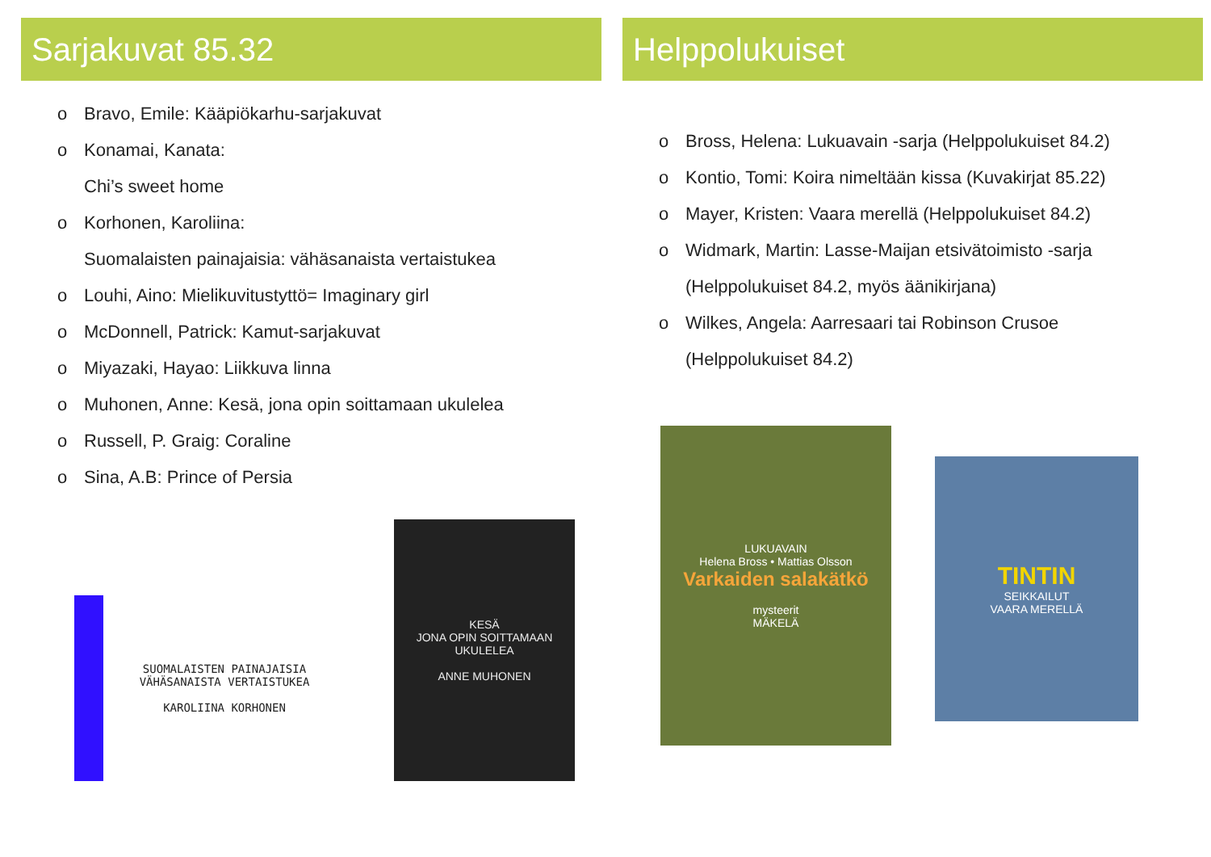Sarjakuvat 85.32
o Bravo, Emile: Kääpiökarhu-sarjakuvat
o Konamai, Kanata:
Chi’s sweet home
o Korhonen, Karoliina:
Suomalaisten painajaisia: vähäsanaista vertaistukea
o Louhi, Aino: Mielikuvitustyttö= Imaginary girl
o McDonnell, Patrick: Kamut-sarjakuvat
o Miyazaki, Hayao: Liikkuva linna
o Muhonen, Anne: Kesä, jona opin soittamaan ukulelea
o Russell, P. Graig: Coraline
o Sina, A.B: Prince of Persia
SUOMALAISTEN PAINAJAISIA
VÄHÄSANAISTA VERTAISTUKEA
KAROLIINA KORHONEN
KESÄ
JONA OPIN SOITTAMAAN
UKULELEA
ANNE MUHONEN
Helppolukuiset
o Bross, Helena: Lukuavain -sarja (Helppolukuiset 84.2)
o Kontio, Tomi: Koira nimeltään kissa (Kuvakirjat 85.22)
o Mayer, Kristen: Vaara merellä (Helppolukuiset 84.2)
o Widmark, Martin: Lasse-Maijan etsivätoimisto -sarja
(Helppolukuiset 84.2, myös äänikirjana)
o Wilkes, Angela: Aarresaari tai Robinson Crusoe
(Helppolukuiset 84.2)
LUKUAVAIN
Helena Bross • Mattias Olsson
Varkaiden salakätkö
mysteerit
MÄKELÄ
TINTIN
SEIKKAILUT
VAARA MERELLÄ